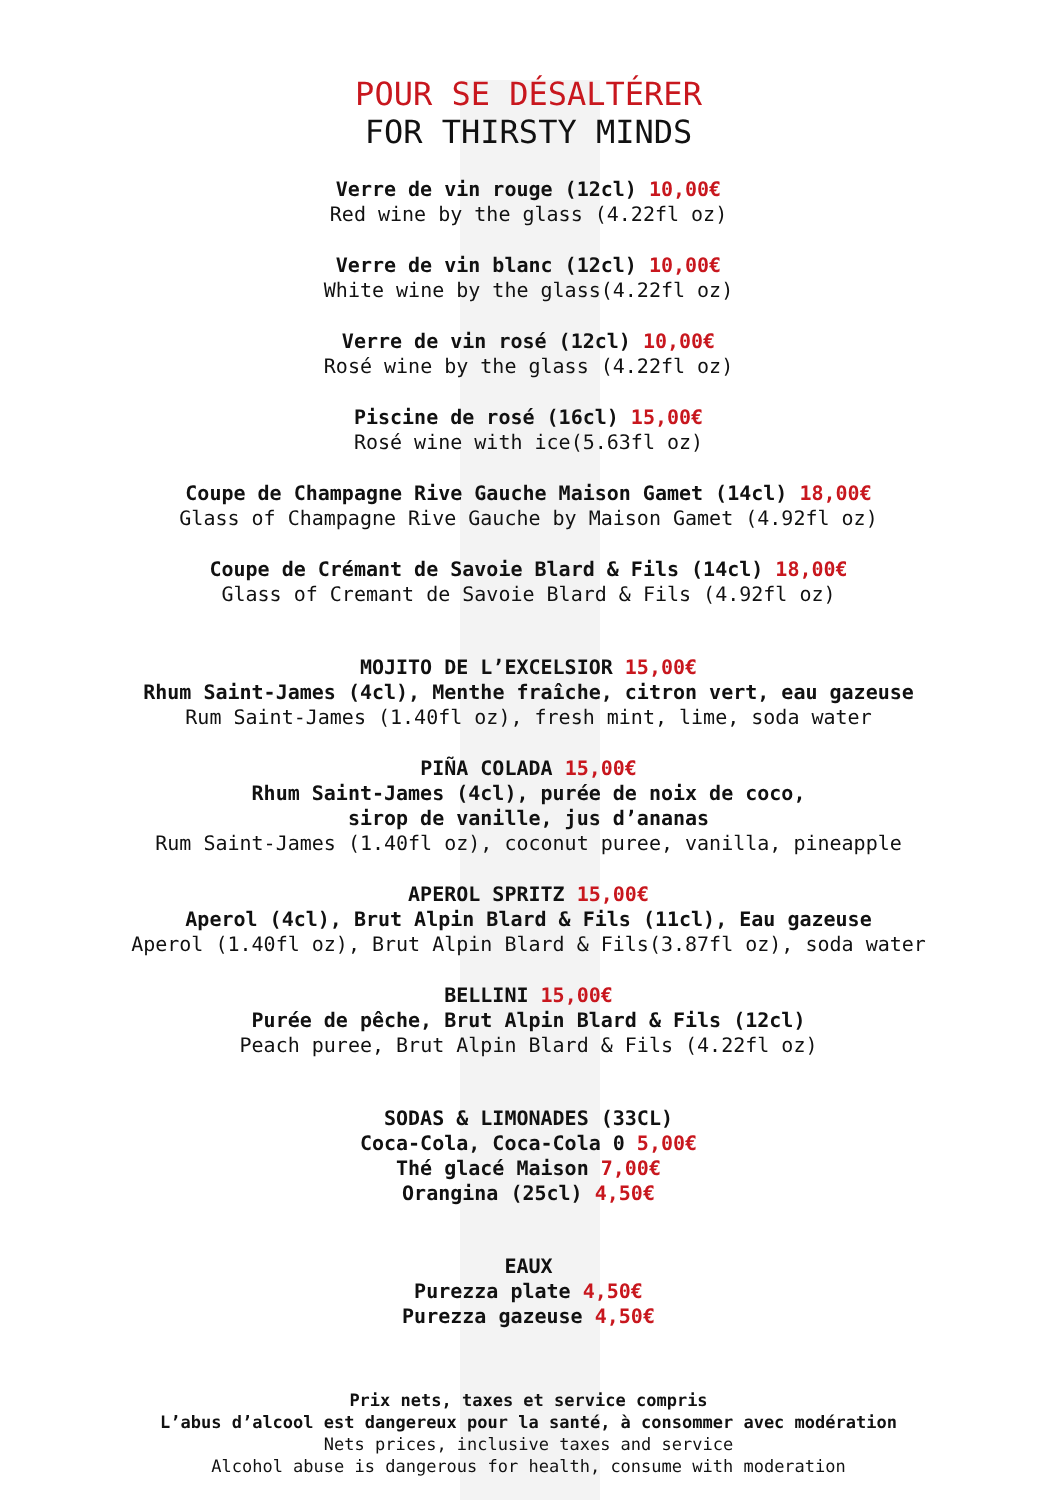POUR SE DÉSALTÉRER
FOR THIRSTY MINDS
Verre de vin rouge (12cl) 10,00€
Red wine by the glass (4.22fl oz)
Verre de vin blanc (12cl) 10,00€
White wine by the glass(4.22fl oz)
Verre de vin rosé (12cl) 10,00€
Rosé wine by the glass (4.22fl oz)
Piscine de rosé (16cl) 15,00€
Rosé wine with ice(5.63fl oz)
Coupe de Champagne Rive Gauche Maison Gamet (14cl) 18,00€
Glass of Champagne Rive Gauche by Maison Gamet (4.92fl oz)
Coupe de Crémant de Savoie Blard & Fils (14cl) 18,00€
Glass of Cremant de Savoie Blard & Fils (4.92fl oz)
MOJITO DE L’EXCELSIOR 15,00€
Rhum Saint-James (4cl), Menthe fraîche, citron vert, eau gazeuse
Rum Saint-James (1.40fl oz), fresh mint, lime, soda water
PIÑA COLADA 15,00€
Rhum Saint-James (4cl), purée de noix de coco,
sirop de vanille, jus d’ananas
Rum Saint-James (1.40fl oz), coconut puree, vanilla, pineapple
APEROL SPRITZ 15,00€
Aperol (4cl), Brut Alpin Blard & Fils (11cl), Eau gazeuse
Aperol (1.40fl oz), Brut Alpin Blard & Fils(3.87fl oz), soda water
BELLINI 15,00€
Purée de pêche, Brut Alpin Blard & Fils (12cl)
Peach puree, Brut Alpin Blard & Fils (4.22fl oz)
SODAS & LIMONADES (33CL)
Coca-Cola, Coca-Cola 0 5,00€
Thé glacé Maison 7,00€
Orangina (25cl) 4,50€
EAUX
Purezza plate 4,50€
Purezza gazeuse 4,50€
Prix nets, taxes et service compris
L’abus d’alcool est dangereux pour la santé, à consommer avec modération
Nets prices, inclusive taxes and service
Alcohol abuse is dangerous for health, consume with moderation